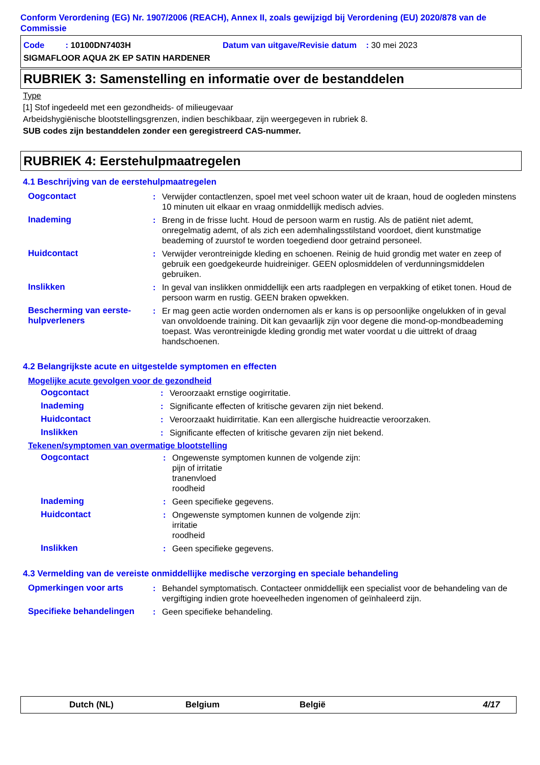Conform Verordening (EG) Nr. 1907/2006 (REACH), Annex II, zoals gewijzigd bij Verordening (EU) 2020/878 van de Commissie
Code : 10100DN7403H Datum van uitgave/Revisie datum : 30 mei 2023
SIGMAFLOOR AQUA 2K EP SATIN HARDENER
RUBRIEK 3: Samenstelling en informatie over de bestanddelen
Type
[1] Stof ingedeeld met een gezondheids- of milieugevaar
Arbeidshygiënische blootstellingsgrenzen, indien beschikbaar, zijn weergegeven in rubriek 8.
SUB codes zijn bestanddelen zonder een geregistreerd CAS-nummer.
RUBRIEK 4: Eerstehulpmaatregelen
4.1 Beschrijving van de eerstehulpmaatregelen
Oogcontact : Verwijder contactlenzen, spoel met veel schoon water uit de kraan, houd de oogleden minstens 10 minuten uit elkaar en vraag onmiddellijk medisch advies.
Inademing : Breng in de frisse lucht. Houd de persoon warm en rustig. Als de patiënt niet ademt, onregelmatig ademt, of als zich een ademhalingsstilstand voordoet, dient kunstmatige beademing of zuurstof te worden toegediend door getraind personeel.
Huidcontact : Verwijder verontreinigde kleding en schoenen. Reinig de huid grondig met water en zeep of gebruik een goedgekeurde huidreiniger. GEEN oplosmiddelen of verdunningsmiddelen gebruiken.
Inslikken : In geval van inslikken onmiddellijk een arts raadplegen en verpakking of etiket tonen. Houd de persoon warm en rustig. GEEN braken opwekken.
Bescherming van eerste-hulpverleners
: Er mag geen actie worden ondernomen als er kans is op persoonlijke ongelukken of in geval van onvoldoende training. Dit kan gevaarlijk zijn voor degene die mond-op-mondbeademing toepast. Was verontreinigde kleding grondig met water voordat u die uittrekt of draag handschoenen.
4.2 Belangrijkste acute en uitgestelde symptomen en effecten
Mogelijke acute gevolgen voor de gezondheid
Oogcontact : Veroorzaakt ernstige oogirritatie.
Inademing : Significante effecten of kritische gevaren zijn niet bekend.
Huidcontact : Veroorzaakt huidirritatie. Kan een allergische huidreactie veroorzaken.
Inslikken : Significante effecten of kritische gevaren zijn niet bekend.
Tekenen/symptomen van overmatige blootstelling
Oogcontact : Ongewenste symptomen kunnen de volgende zijn:
pijn of irritatie
tranenvloed
roodheid
Inademing : Geen specifieke gegevens.
Huidcontact : Ongewenste symptomen kunnen de volgende zijn:
irritatie
roodheid
Inslikken : Geen specifieke gegevens.
4.3 Vermelding van de vereiste onmiddellijke medische verzorging en speciale behandeling
Opmerkingen voor arts : Behandel symptomatisch. Contacteer onmiddellijk een specialist voor de behandeling van de vergiftiging indien grote hoeveelheden ingenomen of geïnhaleerd zijn.
Specifieke behandelingen : Geen specifieke behandeling.
Dutch (NL) Belgium België 4/17